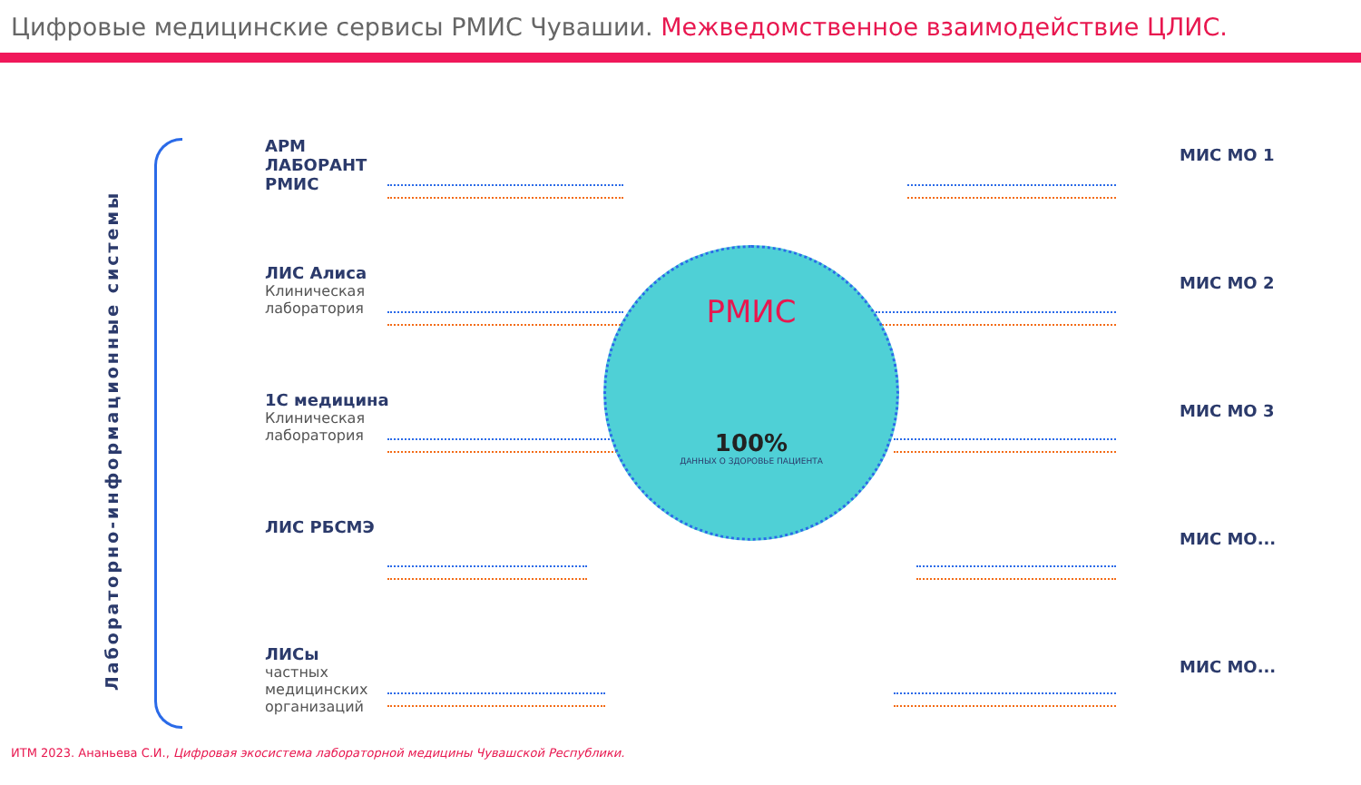Цифровые медицинские сервисы РМИС Чувашии. Межведомственное взаимодействие ЦЛИС.
Лабораторно-информационные системы
АРМ ЛАБОРАНТ РМИС
ЛИС Алиса
Клиническая лаборатория
1С медицина
Клиническая лаборатория
ЛИС РБСМЭ
ЛИСы
частных медицинских организаций
РМИС
100%
ДАННЫХ О ЗДОРОВЬЕ ПАЦИЕНТА
МИС МО 1
МИС МО 2
МИС МО 3
МИС МО...
МИС МО...
ИТМ 2023. Ананьева С.И., Цифровая экосистема лабораторной медицины Чувашской Республики.